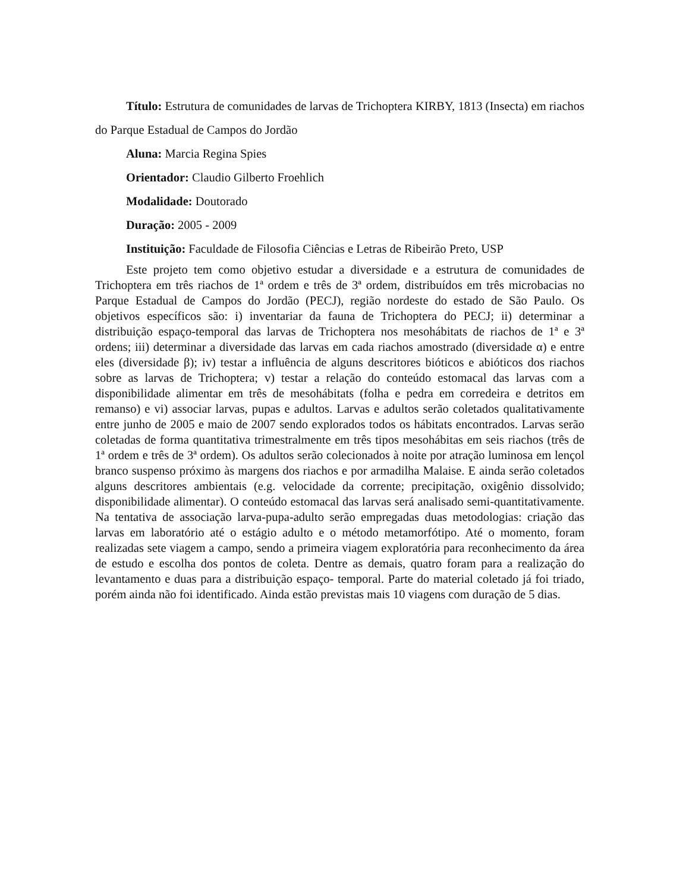Título: Estrutura de comunidades de larvas de Trichoptera KIRBY, 1813 (Insecta) em riachos do Parque Estadual de Campos do Jordão
Aluna: Marcia Regina Spies
Orientador: Claudio Gilberto Froehlich
Modalidade: Doutorado
Duração: 2005 - 2009
Instituição: Faculdade de Filosofia Ciências e Letras de Ribeirão Preto, USP
Este projeto tem como objetivo estudar a diversidade e a estrutura de comunidades de Trichoptera em três riachos de 1ª ordem e três de 3ª ordem, distribuídos em três microbacias no Parque Estadual de Campos do Jordão (PECJ), região nordeste do estado de São Paulo. Os objetivos específicos são: i) inventariar da fauna de Trichoptera do PECJ; ii) determinar a distribuição espaço-temporal das larvas de Trichoptera nos mesohábitats de riachos de 1ª e 3ª ordens; iii) determinar a diversidade das larvas em cada riachos amostrado (diversidade α) e entre eles (diversidade β); iv) testar a influência de alguns descritores bióticos e abióticos dos riachos sobre as larvas de Trichoptera; v) testar a relação do conteúdo estomacal das larvas com a disponibilidade alimentar em três de mesohábitats (folha e pedra em corredeira e detritos em remanso) e vi) associar larvas, pupas e adultos. Larvas e adultos serão coletados qualitativamente entre junho de 2005 e maio de 2007 sendo explorados todos os hábitats encontrados. Larvas serão coletadas de forma quantitativa trimestralmente em três tipos mesohábitas em seis riachos (três de 1ª ordem e três de 3ª ordem). Os adultos serão colecionados à noite por atração luminosa em lençol branco suspenso próximo às margens dos riachos e por armadilha Malaise. E ainda serão coletados alguns descritores ambientais (e.g. velocidade da corrente; precipitação, oxigênio dissolvido; disponibilidade alimentar). O conteúdo estomacal das larvas será analisado semi-quantitativamente. Na tentativa de associação larva-pupa-adulto serão empregadas duas metodologias: criação das larvas em laboratório até o estágio adulto e o método metamorfótipo. Até o momento, foram realizadas sete viagem a campo, sendo a primeira viagem exploratória para reconhecimento da área de estudo e escolha dos pontos de coleta. Dentre as demais, quatro foram para a realização do levantamento e duas para a distribuição espaço- temporal. Parte do material coletado já foi triado, porém ainda não foi identificado. Ainda estão previstas mais 10 viagens com duração de 5 dias.